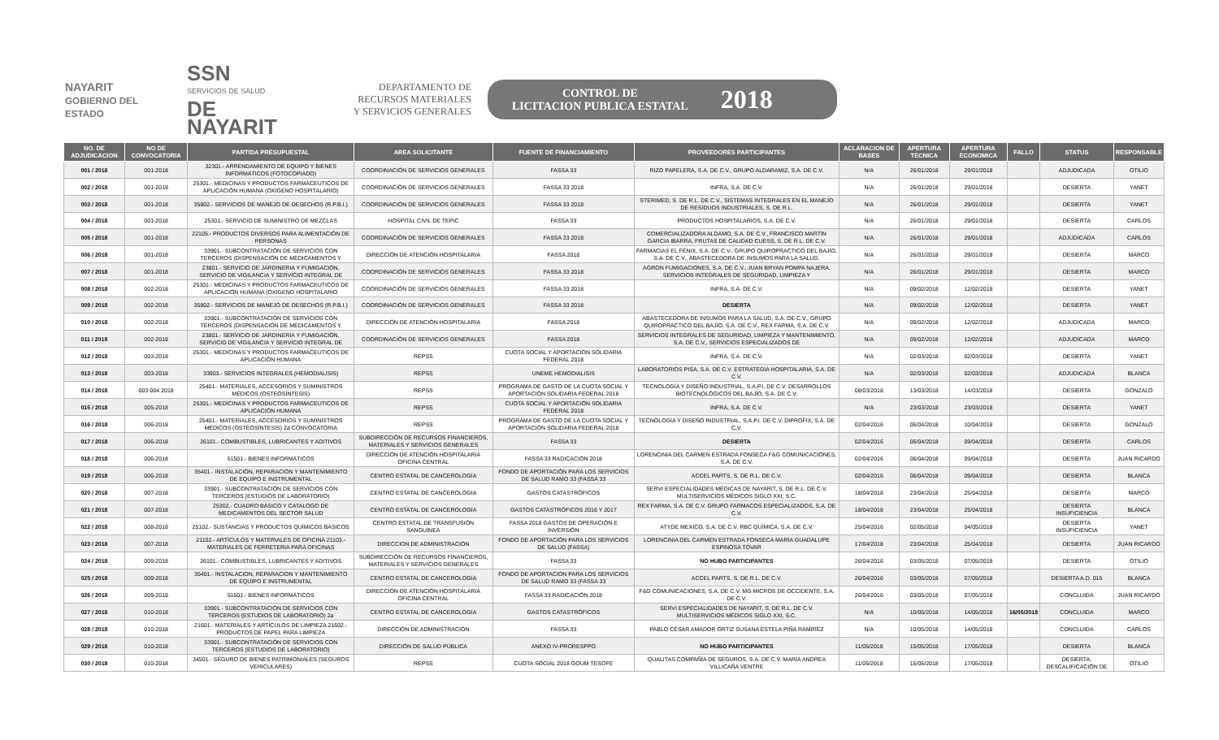NAYARIT
GOBIERNO DEL ESTADO
SSN
SERVICIOS DE SALUD
DE NAYARIT
DEPARTAMENTO DE
RECURSOS MATERIALES
Y SERVICIOS GENERALES
CONTROL DE
LICITACION PUBLICA ESTATAL
2018
| NO. DE ADJUDICACION | NO DE CONVOCATORIA | PARTIDA PRESUPUESTAL | AREA SOLICITANTE | FUENTE DE FINANCIAMIENTO | PROVEEDORES PARTICIPANTES | ACLARACION DE BASES | APERTURA TECNICA | APERTURA ECONOMICA | FALLO | STATUS | RESPONSABLE |
| --- | --- | --- | --- | --- | --- | --- | --- | --- | --- | --- | --- |
| 001 / 2018 | 001-2018 | 32301.- ARRENDAMIENTO DE EQUIPO Y BIENES INFORMÁTICOS (FOTOCOPIADO) | COORDINACIÓN DE SERVICIOS GENERALES | FASSA 33 | RIZO PAPELERA, S.A. DE C.V., GRUPO ALDARAMIZ, S.A. DE C.V. | N/A | 26/01/2018 | 29/01/2018 | | ADJUDICADA | OTILIO |
| 002 / 2018 | 001-2018 | 25301.- MEDICINAS Y PRODUCTOS FARMACEUTICOS DE APLICACIÓN HUMANA (OXÍGENO HOSPITALARIO) | COORDINACIÓN DE SERVICIOS GENERALES | FASSA 33 2018 | INFRA, S.A. DE C.V. | N/A | 26/01/2018 | 29/01/2018 | | DESIERTA | YANET |
| 003 / 2018 | 001-2018 | 35802.- SERVICIOS DE MANEJO DE DESECHOS (R.P.B.I.) | COORDINACIÓN DE SERVICIOS GENERALES | FASSA 33 2018 | STERIMED, S. DE R.L. DE C.V., SISTEMAS INTEGRALES EN EL MANEJO DE RESIDUOS INDUSTRIALES, S. DE R.L. | N/A | 26/01/2018 | 29/01/2018 | | DESIERTA | YANET |
| 004 / 2018 | 001-2018 | 25301.- SERVICIO DE SUMINISTRO DE MEZCLAS | HOSPITAL CIVIL DE TEPIC | FASSA 33 | PRODUCTOS HOSPITALARIOS, S.A. DE C.V. | N/A | 26/01/2018 | 29/01/2018 | | DESIERTA | CARLOS |
| 005 / 2018 | 001-2018 | 22105.- PRODUCTOS DIVERSOS PARA ALIMENTACIÓN DE PERSONAS | COORDINACIÓN DE SERVICIOS GENERALES | FASSA 33 2018 | COMERCIALIZADORA ALDAMO, S.A. DE C.V., FRANCISCO MARTIN GARCIA IBARRA, FRUTAS DE CALIDAD CUESS, S. DE R.L. DE C.V. | N/A | 26/01/2018 | 29/01/2018 | | ADJUDICADA | CARLOS |
| 006 / 2018 | 001-2018 | 33901.- SUBCONTRATACIÓN DE SERVICIOS CON TERCEROS (DISPENSACIÓN DE MEDICAMENTOS Y | DIRECCIÓN DE ATENCIÓN HOSPITALARIA | FASSA 2018 | FARMACIAS EL FÉNIX, S.A. DE C.V., GRUPO QUIROPRACTICO DEL BAJÍO, S.A. DE C.V., ABASTECEDORA DE INSUMOS PARA LA SALUD, | N/A | 26/01/2018 | 29/01/2018 | | DESIERTA | MARCO |
| 007 / 2018 | 001-2018 | 23801.- SERVICIO DE JARDINERIA Y FUMIGACIÓN, SERVICIO DE VIGILANCIA Y SERVICIO INTEGRAL DE | COORDINACIÓN DE SERVICIOS GENERALES | FASSA 33 2018 | AGRON FUMIGACIONES, S.A. DE C.V., JUAN BRYAN POMPA NAJERA, SERVICIOS INTEGRALES DE SEGURIDAD, LIMPIEZA Y | N/A | 26/01/2018 | 29/01/2018 | | DESIERTA | MARCO |
| 008 / 2018 | 002-2018 | 25301.- MEDICINAS Y PRODUCTOS FARMACEUTICOS DE APLICACIÓN HUMANA (OXÍGENO HOSPITALARIO | COORDINACIÓN DE SERVICIOS GENERALES | FASSA 33 2018 | INFRA, S.A. DE C.V. | N/A | 09/02/2018 | 12/02/2018 | | DESIERTA | YANET |
| 009 / 2018 | 002-2018 | 35802.- SERVICIOS DE MANEJO DE DESECHOS (R.P.B.I.) | COORDINACIÓN DE SERVICIOS GENERALES | FASSA 33 2018 | DESIERTA | N/A | 09/02/2018 | 12/02/2018 | | DESIERTA | YANET |
| 010 / 2018 | 002-2018 | 33901.- SUBCONTRATACIÓN DE SERVICIOS CON TERCEROS (DISPENSACIÓN DE MEDICAMENTOS Y | DIRECCIÓN DE ATENCIÓN HOSPITALARIA | FASSA 2018 | ABASTECEDORA DE INSUMOS PARA LA SALUD, S.A. DE C.V., GRUPO QUIROPRACTICO DEL BAJÍO, S.A. DE C.V., REX FARMA, S.A. DE C.V. | N/A | 09/02/2018 | 12/02/2018 | | ADJUDICADA | MARCO |
| 011 / 2018 | 002-2018 | 23801.- SERVICIO DE JARDINERIA Y FUMIGACIÓN, SERVICIO DE VIGILANCIA Y SERVICIO INTEGRAL DE | COORDINACIÓN DE SERVICIOS GENERALES | FASSA 2018 | SERVICIOS INTEGRALES DE SEGURIDAD, LIMPIEZA Y MANTENIMIENTO, S.A. DE C.V., SERVICIOS ESPECIALIZADOS DE | N/A | 09/02/2018 | 12/02/2018 | | ADJUDICADA | MARCO |
| 012 / 2018 | 003-2018 | 25301.- MEDICINAS Y PRODUCTOS FARMACEUTICOS DE APLICACIÓN HUMANA | REPSS | CUOTA SOCIAL Y APORTACIÓN SOLIDARIA FEDERAL 2018 | INFRA, S.A. DE C.V. | N/A | 02/03/2018 | 02/03/2018 | | DESIERTA | YANET |
| 013 / 2018 | 003-2018 | 33903.- SERVICIOS INTEGRALES (HEMODIALISIS) | REPSS | UNEME HEMODIALISIS | LABORATORIOS PISA, S.A. DE C.V. ESTRATEGIA HOSPITALARIA, S.A. DE C.V. | N/A | 02/03/2018 | 02/03/2018 | | ADJUDICADA | BLANCA |
| 014 / 2018 | 003-004 2018 | 25401.- MATERIALES, ACCESORIOS Y SUMINISTROS MÉDICOS (OSTEOSÍNTESIS) | REPSS | PROGRAMA DE GASTO DE LA CUOTA SOCIAL Y APORTACIÓN SOLIDARIA FEDERAL 2018 | TECNOLOGÍA Y DISEÑO INDUSTRIAL, S.A.P.I. DE C.V. DESARROLLOS BIOTECNOLÓGICOS DEL BAJÍO, S.A. DE C.V. | 08/03/2018 | 13/03/2018 | 14/03/2018 | | DESIERTA | GONZALO |
| 015 / 2018 | 005-2018 | 25301.- MEDICINAS Y PRODUCTOS FARMACEUTICOS DE APLICACIÓN HUMANA | REPSS | CUOTA SOCIAL Y APORTACIÓN SOLIDARIA FEDERAL 2018 | INFRA, S.A. DE C.V. | N/A | 23/03/2018 | 23/03/2018 | | DESIERTA | YANET |
| 016 / 2018 | 006-2018 | 25401.- MATERIALES, ACCESORIOS Y SUMINISTROS MÉDICOS (OSTEOSÍNTESIS) 2a CONVOCATORIA | REPSS | PROGRAMA DE GASTO DE LA CUOTA SOCIAL Y APORTACIÓN SOLIDARIA FEDERAL 2018 | TECNOLOGÍA Y DISEÑO INDUSTRIAL, S.A.P.I. DE C.V. DIPROFIX, S.A. DE C.V. | 02/04/2016 | 06/04/2018 | 10/04/2018 | | DESIERTA | GONZALO |
| 017 / 2018 | 006-2018 | 26101.- COMBUSTIBLES, LUBRICANTES Y ADITIVOS | SUBDIRECCIÓN DE RECURSOS FINANCIEROS, MATERIALES Y SERVICIOS GENERALES | FASSA 33 | DESIERTA | 02/04/2016 | 06/04/2018 | 09/04/2018 | | DESIERTA | CARLOS |
| 018 / 2018 | 006-2018 | 51501.- BIENES INFORMÁTICOS | DIRECCIÓN DE ATENCIÓN HOSPITALARIA OFICINA CENTRAL | FASSA 33 RADICACIÓN 2018 | LORENCINIA DEL CARMEN ESTRADA FONSECA F&G COMUNICACIONES, S.A. DE C.V. | 02/04/2016 | 06/04/2018 | 09/04/2018 | | DESIERTA | JUAN RICARDO |
| 019 / 2018 | 006-2018 | 35401.- INSTALACIÓN, REPARACIÓN Y MANTENIMIENTO DE EQUIPO E INSTRUMENTAL | CENTRO ESTATAL DE CANCEROLOGÍA | FONDO DE APORTACIÓN PARA LOS SERVICIOS DE SALUD RAMO 33 (FASSA 33 | ACCEL PARTS, S. DE R.L. DE C.V. | 02/04/2016 | 06/04/2018 | 09/04/2018 | | DESIERTA | BLANCA |
| 020 / 2018 | 007-2018 | 33901.- SUBCONTRATACIÓN DE SERVICIOS CON TERCEROS (ESTUDIOS DE LABORATORIO) | CENTRO ESTATAL DE CANCEROLOGÍA | GASTOS CATASTRÓFICOS | SERVI ESPECIALIDADES MÉDICAS DE NAYARIT, S. DE R.L. DE C.V. MULTISERVICIOS MÉDICOS SIGLO XXI, S.C. | 18/04/2018 | 23/04/2018 | 25/04/2018 | | DESIERTA | MARCO |
| 021 / 2018 | 007-2018 | 25302.- CUADRO BÁSICO Y CATALOGO DE MEDICAMENTOS DEL SECTOR SALUD | CENTRO ESTATAL DE CANCEROLOGÍA | GASTOS CATASTRÓFICOS 2016 Y 2017 | REX FARMA, S.A. DE C.V. GRUPO FARMACOS ESPECIALIZADOS, S.A. DE C.V. | 18/04/2018 | 23/04/2018 | 25/04/2018 | | DESIERTA INSUFICIENCIA | BLANCA |
| 022 / 2018 | 008-2018 | 25102.- SUSTANCIAS Y PRODUCTOS QUÍMICOS BÁSICOS | CENTRO ESTATAL DE TRANSFUSIÓN SANGUINEA | FASSA 2018 GASTOS DE OPERACIÓN E INVERSIÓN | ATYDE MEXICO, S.A. DE C.V. RBC QUÍMICA, S.A. DE C.V. | 25/04/2016 | 02/05/2018 | 04/05/2018 | | DESIERTA INSUFICIENCIA | YANET |
| 023 / 2018 | 007-2018 | 21102.- ARTÍCULOS Y MATERIALES DE OFICINA 21103.- MATERIALES DE FERRETERIA PARA OFICINAS | DIRECCION DE ADMINISTRACIÓN | FONDO DE APORTACIÓN PARA LOS SERVICIOS DE SALUD (FASSA) | LORENCINIA DEL CARMEN ESTRADA FONSECA MARÍA GUADALUPE ESPINOSA TOVAR | 17/04/2018 | 23/04/2018 | 25/04/2018 | | DESIERTA | JUAN RICARDO |
| 024 / 2018 | 009-2018 | 26101.- COMBUSTIBLES, LUBRICANTES Y ADITIVOS | SUBDIRECCIÓN DE RECURSOS FINANCIEROS, MATERIALES Y SERVICIOS GENERALES | FASSA 33 | NO HUBO PARTICIPANTES | 26/04/2016 | 03/05/2018 | 07/05/2018 | | DESIERTA | OTILIO |
| 025 / 2018 | 009-2018 | 35401.- INSTALACION, REPARACION Y MANTENIMIENTO DE EQUIPO E INSTRUMENTAL | CENTRO ESTATAL DE CANCEROLOGÍA | FONDO DE APORTACION PARA LOS SERVICIOS DE SALUD RAMO 33 (FASSA 33 | ACCEL PARTS, S. DE R.L. DE C.V. | 26/04/2016 | 03/05/2018 | 07/05/2018 | | DESIERTA A.D. 015 | BLANCA |
| 026 / 2018 | 009-2018 | 51501.- BIENES INFORMÁTICOS | DIRECCIÓN DE ATENCIÓN HOSPITALARIA OFICINA CENTRAL | FASSA 33 RADICACIÓN 2018 | F&G COMUNICACIONES, S.A. DE C.V. MG MICROS DE OCCIDENTE, S.A. DE C.V. | 26/04/2016 | 03/05/2018 | 07/05/2018 | | CONCLUIDA | JUAN RICARDO |
| 027 / 2018 | 010-2018 | 33901.- SUBCONTRATACIÓN DE SERVICIOS CON TERCEROS (ESTUDIOS DE LABORATORIO) 2a | CENTRO ESTATAL DE CANCEROLOGÍA | GASTOS CATASTRÓFICOS | SERVI ESPECIALIDADES DE NAYARIT, S. DE R.L. DE C.V. MULTISERVICIOS MÉDICOS SIGLO XXI, S.C. | N/A | 10/05/2018 | 14/05/2018 | 16/05/2018 | CONCLUIDA | MARCO |
| 028 / 2018 | 010-2018 | 21601.- MATERIALES Y ARTÍCULOS DE LIMPIEZA 21602.- PRODUCTOS DE PAPEL PARA LIMPIEZA | DIRECCIÓN DE ADMINISTRACIÓN | FASSA 33 | PABLO CÉSAR AMADOR ORTIZ SUSANA ESTELA PIÑA RAMÍREZ | N/A | 10/05/2018 | 14/05/2018 | | CONCLUIDA | CARLOS |
| 029 / 2018 | 010-2018 | 33901.- SUBCONTRATACIÓN DE SERVICIOS CON TERCEROS (ESTUDIOS DE LABORATORIO) | DIRECCIÓN DE SALUD PÚBLICA | ANEXO IV-PRORESPPO | NO HUBO PARTICIPANTES | 11/05/2018 | 15/05/2018 | 17/05/2018 | | DESIERTA | BLANCA |
| 030 / 2018 | 010-2018 | 34501.- SEGURO DE BIENES PATRIMONIALES (SEGUROS VEHICULARES) | REPSS | CUOTA SOCIAL 2018 GOUM TESOFE | QUALITAS COMPAÑÍA DE SEGUROS, S.A. DE C.V. MARÍA ANDREA VILLICAÑA VENTRE | 11/05/2018 | 15/05/2018 | 17/05/2018 | | DESIERTA, DESCALIFICACIÓN DE | OTILIO |